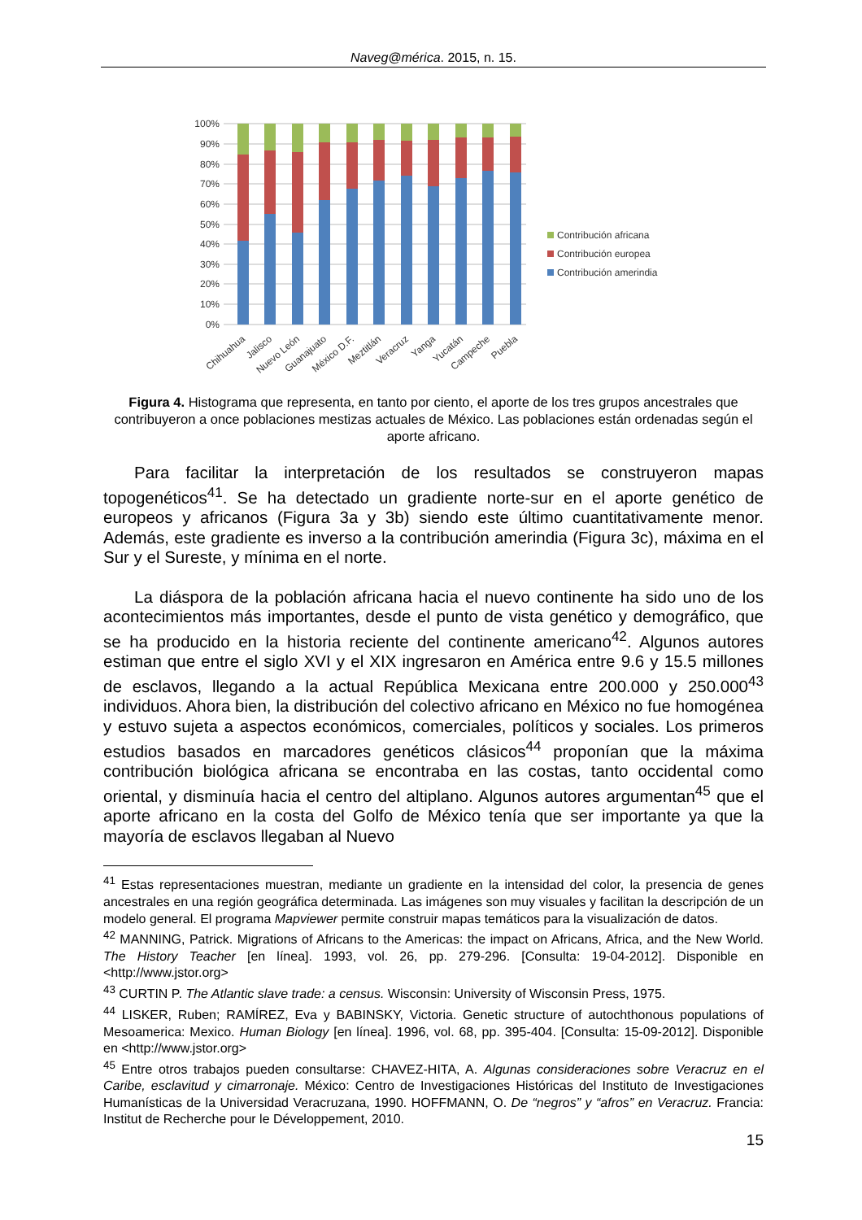Naveg@mérica. 2015, n. 15.
100%
90%
80%
70%
60%
50%
40%
30%
20%
10%
0%
Chihuahua
Jalisco
Nuevo León
Guanajuato
México D.F.
Meztitlán
Veracruz
Yanga
Yucatán
Campeche
Puebla
Contribución africana
Contribución europea
Contribución amerindia
Figura 4. Histograma que representa, en tanto por ciento, el aporte de los tres grupos ancestrales que contribuyeron a once poblaciones mestizas actuales de México. Las poblaciones están ordenadas según el aporte africano.
Para facilitar la interpretación de los resultados se construyeron mapas topogenéticos<sup>41</sup>. Se ha detectado un gradiente norte-sur en el aporte genético de europeos y africanos (Figura 3a y 3b) siendo este último cuantitativamente menor. Además, este gradiente es inverso a la contribución amerindia (Figura 3c), máxima en el Sur y el Sureste, y mínima en el norte.
La diáspora de la población africana hacia el nuevo continente ha sido uno de los acontecimientos más importantes, desde el punto de vista genético y demográfico, que se ha producido en la historia reciente del continente americano<sup>42</sup>. Algunos autores estiman que entre el siglo XVI y el XIX ingresaron en América entre 9.6 y 15.5 millones de esclavos, llegando a la actual República Mexicana entre 200.000 y 250.000<sup>43</sup> individuos. Ahora bien, la distribución del colectivo africano en México no fue homogénea y estuvo sujeta a aspectos económicos, comerciales, políticos y sociales. Los primeros estudios basados en marcadores genéticos clásicos<sup>44</sup> proponían que la máxima contribución biológica africana se encontraba en las costas, tanto occidental como oriental, y disminuía hacia el centro del altiplano. Algunos autores argumentan<sup>45</sup> que el aporte africano en la costa del Golfo de México tenía que ser importante ya que la mayoría de esclavos llegaban al Nuevo
<sup>41</sup> Estas representaciones muestran, mediante un gradiente en la intensidad del color, la presencia de genes ancestrales en una región geográfica determinada. Las imágenes son muy visuales y facilitan la descripción de un modelo general. El programa Mapviewer permite construir mapas temáticos para la visualización de datos.
<sup>42</sup> MANNING, Patrick. Migrations of Africans to the Americas: the impact on Africans, Africa, and the New World. The History Teacher [en línea]. 1993, vol. 26, pp. 279-296. [Consulta: 19-04-2012]. Disponible en <http://www.jstor.org>
<sup>43</sup> CURTIN P. The Atlantic slave trade: a census. Wisconsin: University of Wisconsin Press, 1975.
<sup>44</sup> LISKER, Ruben; RAMÍREZ, Eva y BABINSKY, Victoria. Genetic structure of autochthonous populations of Mesoamerica: Mexico. Human Biology [en línea]. 1996, vol. 68, pp. 395-404. [Consulta: 15-09-2012]. Disponible en <http://www.jstor.org>
<sup>45</sup> Entre otros trabajos pueden consultarse: CHAVEZ-HITA, A. Algunas consideraciones sobre Veracruz en el Caribe, esclavitud y cimarronaje. México: Centro de Investigaciones Históricas del Instituto de Investigaciones Humanísticas de la Universidad Veracruzana, 1990. HOFFMANN, O. De “negros” y “afros” en Veracruz. Francia: Institut de Recherche pour le Développement, 2010.
15